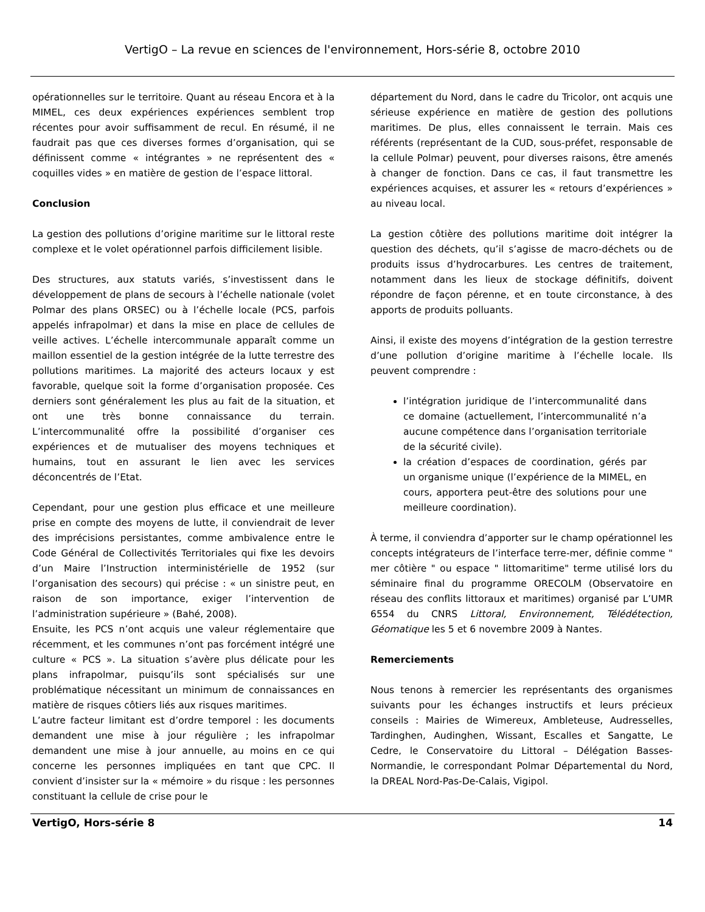VertigO – La revue en sciences de l'environnement, Hors-série 8, octobre 2010
opérationnelles sur le territoire. Quant au réseau Encora et à la MIMEL, ces deux expériences expériences semblent trop récentes pour avoir suffisamment de recul. En résumé, il ne faudrait pas que ces diverses formes d’organisation, qui se définissent comme « intégrantes » ne représentent des « coquilles vides » en matière de gestion de l’espace littoral.
Conclusion
La gestion des pollutions d’origine maritime sur le littoral reste complexe et le volet opérationnel parfois difficilement lisible.
Des structures, aux statuts variés, s’investissent dans le développement de plans de secours à l’échelle nationale (volet Polmar des plans ORSEC) ou à l’échelle locale (PCS, parfois appelés infrapolmar) et dans la mise en place de cellules de veille actives. L’échelle intercommunale apparaît comme un maillon essentiel de la gestion intégrée de la lutte terrestre des pollutions maritimes. La majorité des acteurs locaux y est favorable, quelque soit la forme d’organisation proposée. Ces derniers sont généralement les plus au fait de la situation, et ont une très bonne connaissance du terrain. L’intercommunalité offre la possibilité d’organiser ces expériences et de mutualiser des moyens techniques et humains, tout en assurant le lien avec les services déconcentrés de l’Etat.
Cependant, pour une gestion plus efficace et une meilleure prise en compte des moyens de lutte, il conviendrait de lever des imprécisions persistantes, comme ambivalence entre le Code Général de Collectivités Territoriales qui fixe les devoirs d’un Maire l’Instruction interministérielle de 1952 (sur l’organisation des secours) qui précise : « un sinistre peut, en raison de son importance, exiger l’intervention de l’administration supérieure » (Bahé, 2008).
Ensuite, les PCS n’ont acquis une valeur réglementaire que récemment, et les communes n’ont pas forcément intégré une culture « PCS ». La situation s’avère plus délicate pour les plans infrapolmar, puisqu’ils sont spécialisés sur une problématique nécessitant un minimum de connaissances en matière de risques côtiers liés aux risques maritimes.
L’autre facteur limitant est d’ordre temporel : les documents demandent une mise à jour régulière ; les infrapolmar demandent une mise à jour annuelle, au moins en ce qui concerne les personnes impliquées en tant que CPC. Il convient d’insister sur la « mémoire » du risque : les personnes constituant la cellule de crise pour le
département du Nord, dans le cadre du Tricolor, ont acquis une sérieuse expérience en matière de gestion des pollutions maritimes. De plus, elles connaissent le terrain. Mais ces référents (représentant de la CUD, sous-préfet, responsable de la cellule Polmar) peuvent, pour diverses raisons, être amenés à changer de fonction. Dans ce cas, il faut transmettre les expériences acquises, et assurer les « retours d’expériences » au niveau local.
La gestion côtière des pollutions maritime doit intégrer la question des déchets, qu’il s’agisse de macro-déchets ou de produits issus d’hydrocarbures. Les centres de traitement, notamment dans les lieux de stockage définitifs, doivent répondre de façon pérenne, et en toute circonstance, à des apports de produits polluants.
Ainsi, il existe des moyens d’intégration de la gestion terrestre d’une pollution d’origine maritime à l’échelle locale. Ils peuvent comprendre :
l’intégration juridique de l’intercommunalité dans ce domaine (actuellement, l’intercommunalité n’a aucune compétence dans l’organisation territoriale de la sécurité civile).
la création d’espaces de coordination, gérés par un organisme unique (l’expérience de la MIMEL, en cours, apportera peut-être des solutions pour une meilleure coordination).
À terme, il conviendra d’apporter sur le champ opérationnel les concepts intégrateurs de l’interface terre-mer, définie comme " mer côtière " ou espace " littomaritime" terme utilisé lors du séminaire final du programme ORECOLM (Observatoire en réseau des conflits littoraux et maritimes) organisé par L’UMR 6554 du CNRS Littoral, Environnement, Télédétection, Géomatique les 5 et 6 novembre 2009 à Nantes.
Remerciements
Nous tenons à remercier les représentants des organismes suivants pour les échanges instructifs et leurs précieux conseils : Mairies de Wimereux, Ambleteuse, Audresselles, Tardinghen, Audinghen, Wissant, Escalles et Sangatte, Le Cedre, le Conservatoire du Littoral – Délégation Basses-Normandie, le correspondant Polmar Départemental du Nord, la DREAL Nord-Pas-De-Calais, Vigipol.
VertigO, Hors-série 8 14